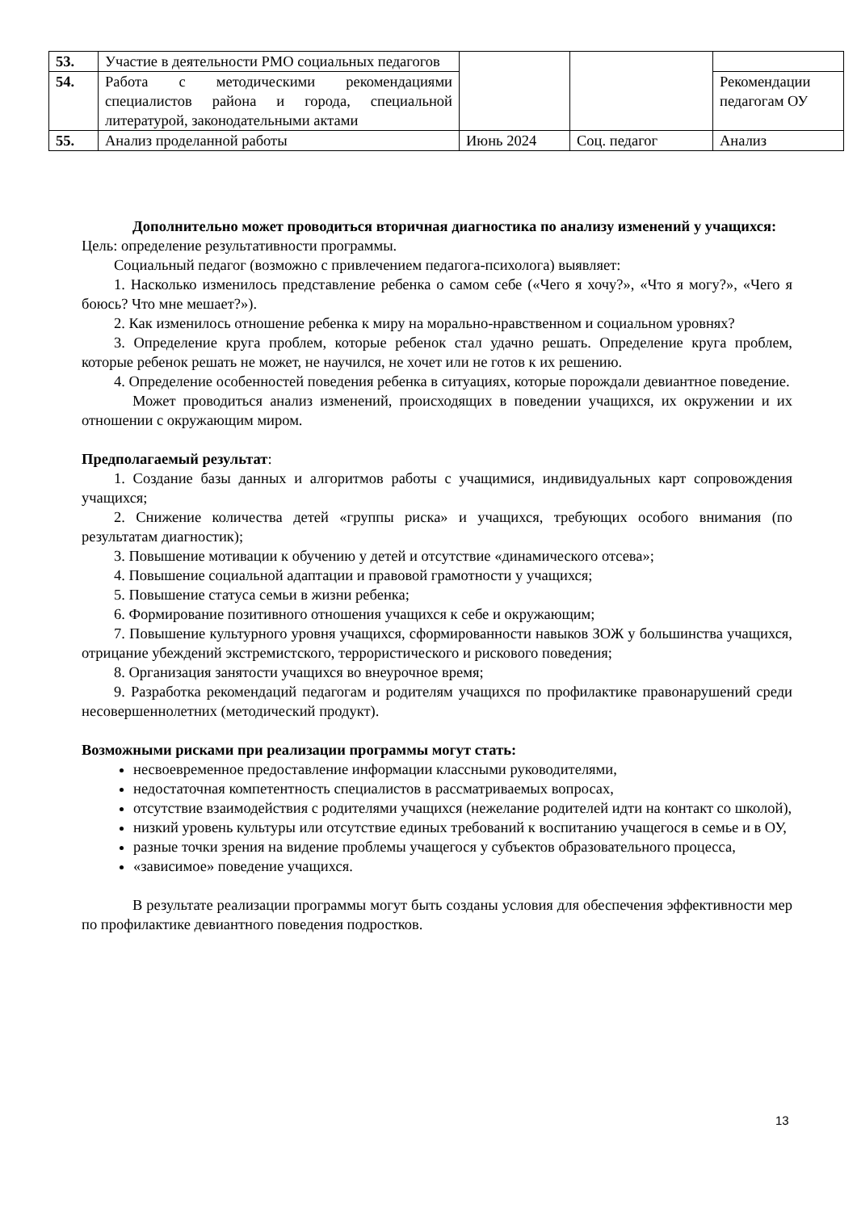| 53. | Участие в деятельности РМО социальных педагогов | | | |
| 54. | Работа с методическими рекомендациями специалистов района и города, специальной литературой, законодательными актами | | | Рекомендации педагогам ОУ |
| 55. | Анализ проделанной работы | Июнь 2024 | Соц. педагог | Анализ |
Дополнительно может проводиться вторичная диагностика по анализу изменений у учащихся:
Цель: определение результативности программы.
Социальный педагог (возможно с привлечением педагога-психолога) выявляет:
1. Насколько изменилось представление ребенка о самом себе («Чего я хочу?», «Что я могу?», «Чего я боюсь? Что мне мешает?»).
2. Как изменилось отношение ребенка к миру на морально-нравственном и социальном уровнях?
3. Определение круга проблем, которые ребенок стал удачно решать. Определение круга проблем, которые ребенок решать не может, не научился, не хочет или не готов к их решению.
4. Определение особенностей поведения ребенка в ситуациях, которые порождали девиантное поведение.
Может проводиться анализ изменений, происходящих в поведении учащихся, их окружении и их отношении с окружающим миром.
Предполагаемый результат:
1. Создание базы данных и алгоритмов работы с учащимися, индивидуальных карт сопровождения учащихся;
2. Снижение количества детей «группы риска» и учащихся, требующих особого внимания (по результатам диагностик);
3. Повышение мотивации к обучению у детей и отсутствие «динамического отсева»;
4. Повышение социальной адаптации и правовой грамотности у учащихся;
5. Повышение статуса семьи в жизни ребенка;
6. Формирование позитивного отношения учащихся к себе и окружающим;
7. Повышение культурного уровня учащихся, сформированности навыков ЗОЖ у большинства учащихся, отрицание убеждений экстремистского, террористического и рискового поведения;
8. Организация занятости учащихся во внеурочное время;
9. Разработка рекомендаций педагогам и родителям учащихся по профилактике правонарушений среди несовершеннолетних (методический продукт).
Возможными рисками при реализации программы могут стать:
несвоевременное предоставление информации классными руководителями,
недостаточная компетентность специалистов в рассматриваемых вопросах,
отсутствие взаимодействия с родителями учащихся (нежелание родителей идти на контакт со школой),
низкий уровень культуры или отсутствие единых требований к воспитанию учащегося в семье и в ОУ,
разные точки зрения на видение проблемы учащегося у субъектов образовательного процесса,
«зависимое» поведение учащихся.
В результате реализации программы могут быть созданы условия для обеспечения эффективности мер по профилактике девиантного поведения подростков.
13